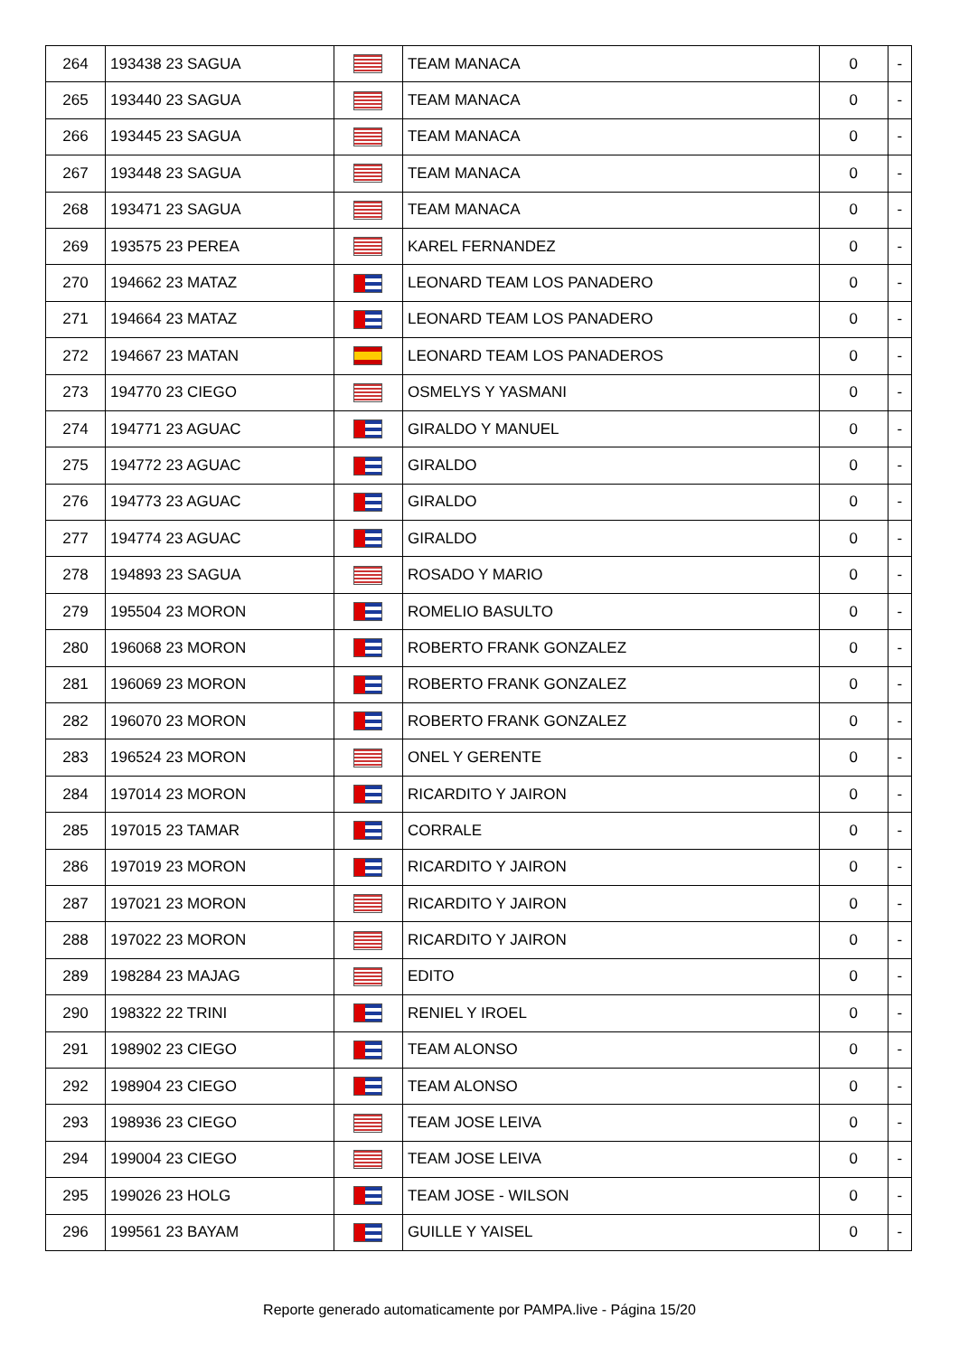| 264 | 193438 23 SAGUA | | TEAM MANACA | 0 | - |
| 265 | 193440 23 SAGUA | | TEAM MANACA | 0 | - |
| 266 | 193445 23 SAGUA | | TEAM MANACA | 0 | - |
| 267 | 193448 23 SAGUA | | TEAM MANACA | 0 | - |
| 268 | 193471 23 SAGUA | | TEAM MANACA | 0 | - |
| 269 | 193575 23 PEREA | | KAREL FERNANDEZ | 0 | - |
| 270 | 194662 23 MATAZ | | LEONARD TEAM LOS PANADERO | 0 | - |
| 271 | 194664 23 MATAZ | | LEONARD TEAM LOS PANADERO | 0 | - |
| 272 | 194667 23 MATAN | | LEONARD TEAM LOS PANADEROS | 0 | - |
| 273 | 194770 23 CIEGO | | OSMELYS Y YASMANI | 0 | - |
| 274 | 194771 23 AGUAC | | GIRALDO Y MANUEL | 0 | - |
| 275 | 194772 23 AGUAC | | GIRALDO | 0 | - |
| 276 | 194773 23 AGUAC | | GIRALDO | 0 | - |
| 277 | 194774 23 AGUAC | | GIRALDO | 0 | - |
| 278 | 194893 23 SAGUA | | ROSADO Y MARIO | 0 | - |
| 279 | 195504 23 MORON | | ROMELIO BASULTO | 0 | - |
| 280 | 196068 23 MORON | | ROBERTO FRANK GONZALEZ | 0 | - |
| 281 | 196069 23 MORON | | ROBERTO FRANK GONZALEZ | 0 | - |
| 282 | 196070 23 MORON | | ROBERTO FRANK GONZALEZ | 0 | - |
| 283 | 196524 23 MORON | | ONEL Y GERENTE | 0 | - |
| 284 | 197014 23 MORON | | RICARDITO Y JAIRON | 0 | - |
| 285 | 197015 23 TAMAR | | CORRALE | 0 | - |
| 286 | 197019 23 MORON | | RICARDITO Y JAIRON | 0 | - |
| 287 | 197021 23 MORON | | RICARDITO Y JAIRON | 0 | - |
| 288 | 197022 23 MORON | | RICARDITO Y JAIRON | 0 | - |
| 289 | 198284 23 MAJAG | | EDITO | 0 | - |
| 290 | 198322 22 TRINI | | RENIEL Y IROEL | 0 | - |
| 291 | 198902 23 CIEGO | | TEAM ALONSO | 0 | - |
| 292 | 198904 23 CIEGO | | TEAM ALONSO | 0 | - |
| 293 | 198936 23 CIEGO | | TEAM JOSE LEIVA | 0 | - |
| 294 | 199004 23 CIEGO | | TEAM JOSE LEIVA | 0 | - |
| 295 | 199026 23 HOLG | | TEAM JOSE - WILSON | 0 | - |
| 296 | 199561 23 BAYAM | | GUILLE Y YAISEL | 0 | - |
Reporte generado automaticamente por PAMPA.live - Página 15/20